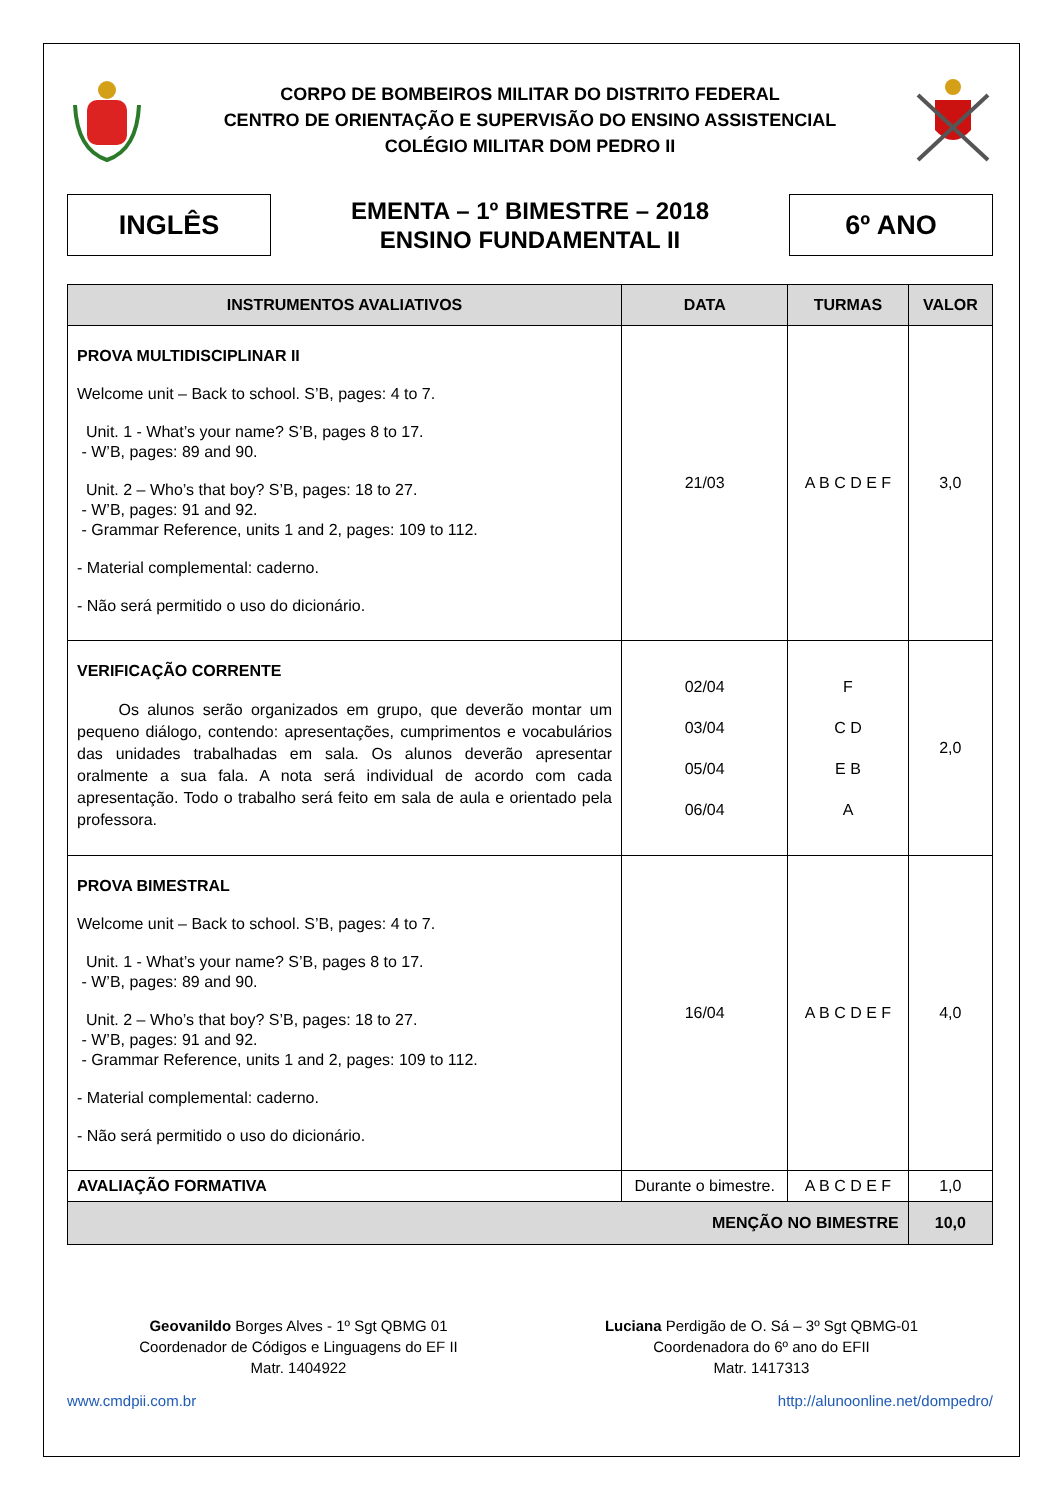CORPO DE BOMBEIROS MILITAR DO DISTRITO FEDERAL
CENTRO DE ORIENTAÇÃO E SUPERVISÃO DO ENSINO ASSISTENCIAL
COLÉGIO MILITAR DOM PEDRO II
INGLÊS
EMENTA – 1º BIMESTRE – 2018
ENSINO FUNDAMENTAL II
6º ANO
| INSTRUMENTOS AVALIATIVOS | DATA | TURMAS | VALOR |
| --- | --- | --- | --- |
| PROVA MULTIDISCIPLINAR II Welcome unit – Back to school. S’B, pages: 4 to 7. Unit. 1 - What’s your name? S’B, pages 8 to 17. - W’B, pages: 89 and 90. Unit. 2 – Who’s that boy? S’B, pages: 18 to 27. - W’B, pages: 91 and 92. - Grammar Reference, units 1 and 2, pages: 109 to 112. - Material complemental: caderno. - Não será permitido o uso do dicionário. | 21/03 | A B C D E F | 3,0 |
| VERIFICAÇÃO CORRENTE Os alunos serão organizados em grupo, que deverão montar um pequeno diálogo, contendo: apresentações, cumprimentos e vocabulários das unidades trabalhadas em sala. Os alunos deverão apresentar oralmente a sua fala. A nota será individual de acordo com cada apresentação. Todo o trabalho será feito em sala de aula e orientado pela professora. | 02/04 03/04 05/04 06/04 | F C D E B A | 2,0 |
| PROVA BIMESTRAL Welcome unit – Back to school. S’B, pages: 4 to 7. Unit. 1 - What’s your name? S’B, pages 8 to 17. - W’B, pages: 89 and 90. Unit. 2 – Who’s that boy? S’B, pages: 18 to 27. - W’B, pages: 91 and 92. - Grammar Reference, units 1 and 2, pages: 109 to 112. - Material complemental: caderno. - Não será permitido o uso do dicionário. | 16/04 | A B C D E F | 4,0 |
| AVALIAÇÃO FORMATIVA | Durante o bimestre. | A B C D E F | 1,0 |
| MENÇÃO NO BIMESTRE | | | 10,0 |
Geovanildo Borges Alves - 1º Sgt QBMG 01
Coordenador de Códigos e Linguagens do EF II
Matr. 1404922
Luciana Perdigão de O. Sá – 3º Sgt QBMG-01
Coordenadora do 6º ano do EFII
Matr. 1417313
www.cmdpii.com.br http://alunoonline.net/dompedro/